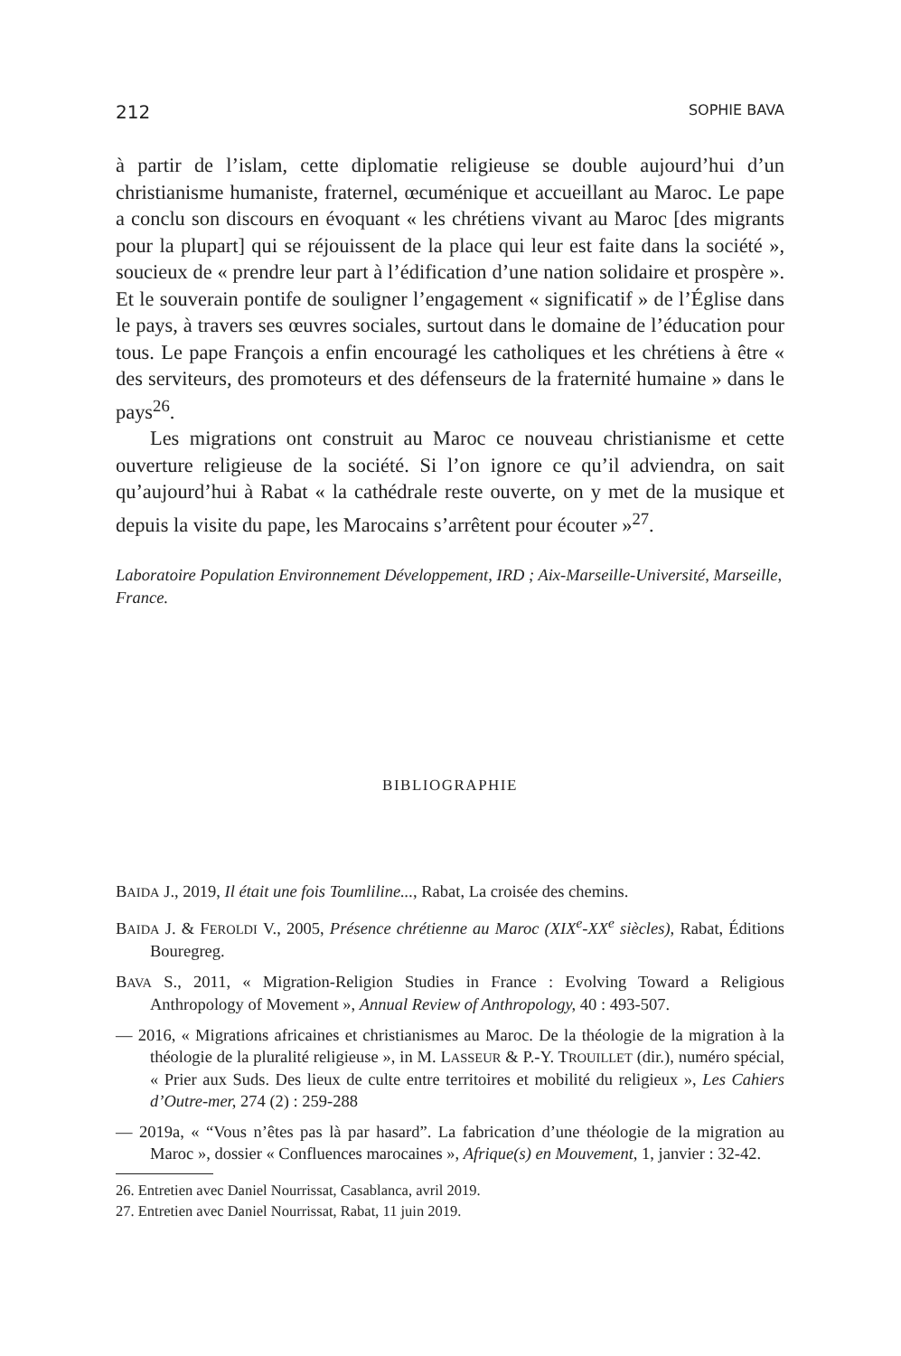212 SOPHIE BAVA
à partir de l’islam, cette diplomatie religieuse se double aujourd’hui d’un christianisme humaniste, fraternel, œcuménique et accueillant au Maroc. Le pape a conclu son discours en évoquant « les chrétiens vivant au Maroc [des migrants pour la plupart] qui se réjouissent de la place qui leur est faite dans la société », soucieux de « prendre leur part à l’édification d’une nation solidaire et prospère ». Et le souverain pontife de souligner l’engagement « significatif » de l’Église dans le pays, à travers ses œuvres sociales, surtout dans le domaine de l’éducation pour tous. Le pape François a enfin encouragé les catholiques et les chrétiens à être « des serviteurs, des promoteurs et des défenseurs de la fraternité humaine » dans le pays<sup>26</sup>.
Les migrations ont construit au Maroc ce nouveau christianisme et cette ouverture religieuse de la société. Si l’on ignore ce qu’il adviendra, on sait qu’aujourd’hui à Rabat « la cathédrale reste ouverte, on y met de la musique et depuis la visite du pape, les Marocains s’arrêtent pour écouter »<sup>27</sup>.
Laboratoire Population Environnement Développement, IRD ; Aix-Marseille-Université, Marseille, France.
BIBLIOGRAPHIE
BAIDA J., 2019, Il était une fois Toumliline..., Rabat, La croisée des chemins.
BAIDA J. & FEROLDI V., 2005, Présence chrétienne au Maroc (XIX<sup>e</sup>-XX<sup>e</sup> siècles), Rabat, Éditions Bouregreg.
BAVA S., 2011, « Migration-Religion Studies in France : Evolving Toward a Religious Anthropology of Movement », Annual Review of Anthropology, 40 : 493-507.
— 2016, « Migrations africaines et christianismes au Maroc. De la théologie de la migration à la théologie de la pluralité religieuse », in M. LASSEUR & P.-Y. TROUILLET (dir.), numéro spécial, « Prier aux Suds. Des lieux de culte entre territoires et mobilité du religieux », Les Cahiers d’Outre-mer, 274 (2) : 259-288
— 2019a, « “Vous n’êtes pas là par hasard”. La fabrication d’une théologie de la migration au Maroc », dossier « Confluences marocaines », Afrique(s) en Mouvement, 1, janvier : 32-42.
26. Entretien avec Daniel Nourrissat, Casablanca, avril 2019.
27. Entretien avec Daniel Nourrissat, Rabat, 11 juin 2019.